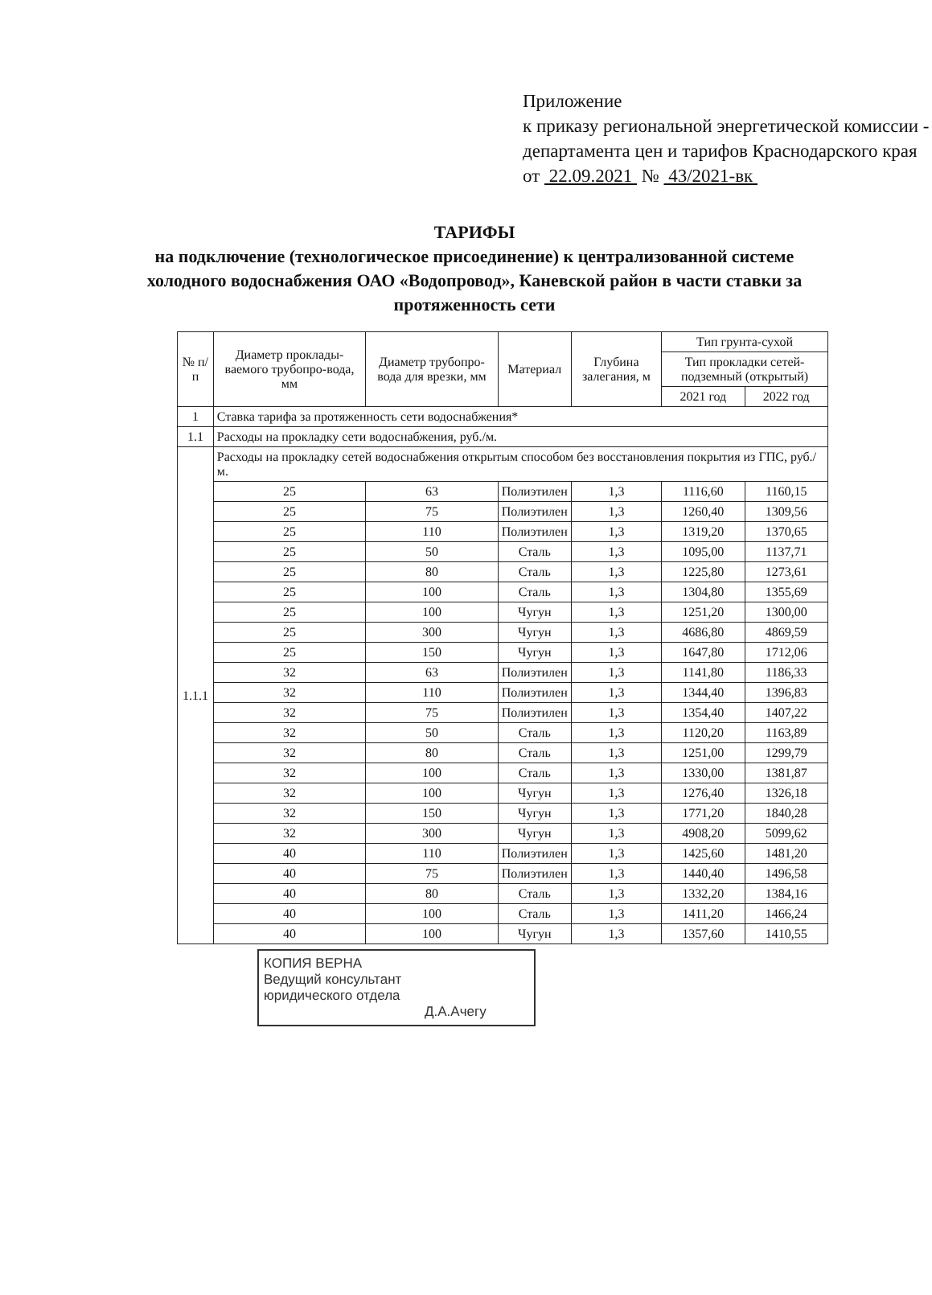Приложение
к приказу региональной энергетической комиссии - департамента цен и тарифов Краснодарского края
от 22.09.2021 № 43/2021-вк
ТАРИФЫ
на подключение (технологическое присоединение) к централизованной системе холодного водоснабжения ОАО «Водопровод», Каневской район в части ставки за протяженность сети
| № п/п | Диаметр проклады-ваемого трубопро-вода, мм | Диаметр трубопро-вода для врезки, мм | Материал | Глубина залегания, м | Тип грунта-сухой | |
| --- | --- | --- | --- | --- | --- | --- |
| | | | | | Тип прокладки сетей-подземный (открытый) | |
| | | | | | 2021 год | 2022 год |
| 1 | Ставка тарифа за протяженность сети водоснабжения* | | | | | |
| 1.1 | Расходы на прокладку сети водоснабжения, руб./м. | | | | | |
| 1.1.1 | Расходы на прокладку сетей водоснабжения открытым способом без восстановления покрытия из ГПС, руб./м. | | | | | |
| | 25 | 63 | Полиэтилен | 1,3 | 1116,60 | 1160,15 |
| | 25 | 75 | Полиэтилен | 1,3 | 1260,40 | 1309,56 |
| | 25 | 110 | Полиэтилен | 1,3 | 1319,20 | 1370,65 |
| | 25 | 50 | Сталь | 1,3 | 1095,00 | 1137,71 |
| | 25 | 80 | Сталь | 1,3 | 1225,80 | 1273,61 |
| | 25 | 100 | Сталь | 1,3 | 1304,80 | 1355,69 |
| | 25 | 100 | Чугун | 1,3 | 1251,20 | 1300,00 |
| | 25 | 300 | Чугун | 1,3 | 4686,80 | 4869,59 |
| | 25 | 150 | Чугун | 1,3 | 1647,80 | 1712,06 |
| | 32 | 63 | Полиэтилен | 1,3 | 1141,80 | 1186,33 |
| | 32 | 110 | Полиэтилен | 1,3 | 1344,40 | 1396,83 |
| | 32 | 75 | Полиэтилен | 1,3 | 1354,40 | 1407,22 |
| | 32 | 50 | Сталь | 1,3 | 1120,20 | 1163,89 |
| | 32 | 80 | Сталь | 1,3 | 1251,00 | 1299,79 |
| | 32 | 100 | Сталь | 1,3 | 1330,00 | 1381,87 |
| | 32 | 100 | Чугун | 1,3 | 1276,40 | 1326,18 |
| | 32 | 150 | Чугун | 1,3 | 1771,20 | 1840,28 |
| | 32 | 300 | Чугун | 1,3 | 4908,20 | 5099,62 |
| | 40 | 110 | Полиэтилен | 1,3 | 1425,60 | 1481,20 |
| | 40 | 75 | Полиэтилен | 1,3 | 1440,40 | 1496,58 |
| | 40 | 80 | Сталь | 1,3 | 1332,20 | 1384,16 |
| | 40 | 100 | Сталь | 1,3 | 1411,20 | 1466,24 |
| | 40 | 100 | Чугун | 1,3 | 1357,60 | 1410,55 |
КОПИЯ ВЕРНА
Ведущий консультант
юридического отдела
Д.А.Ачегу